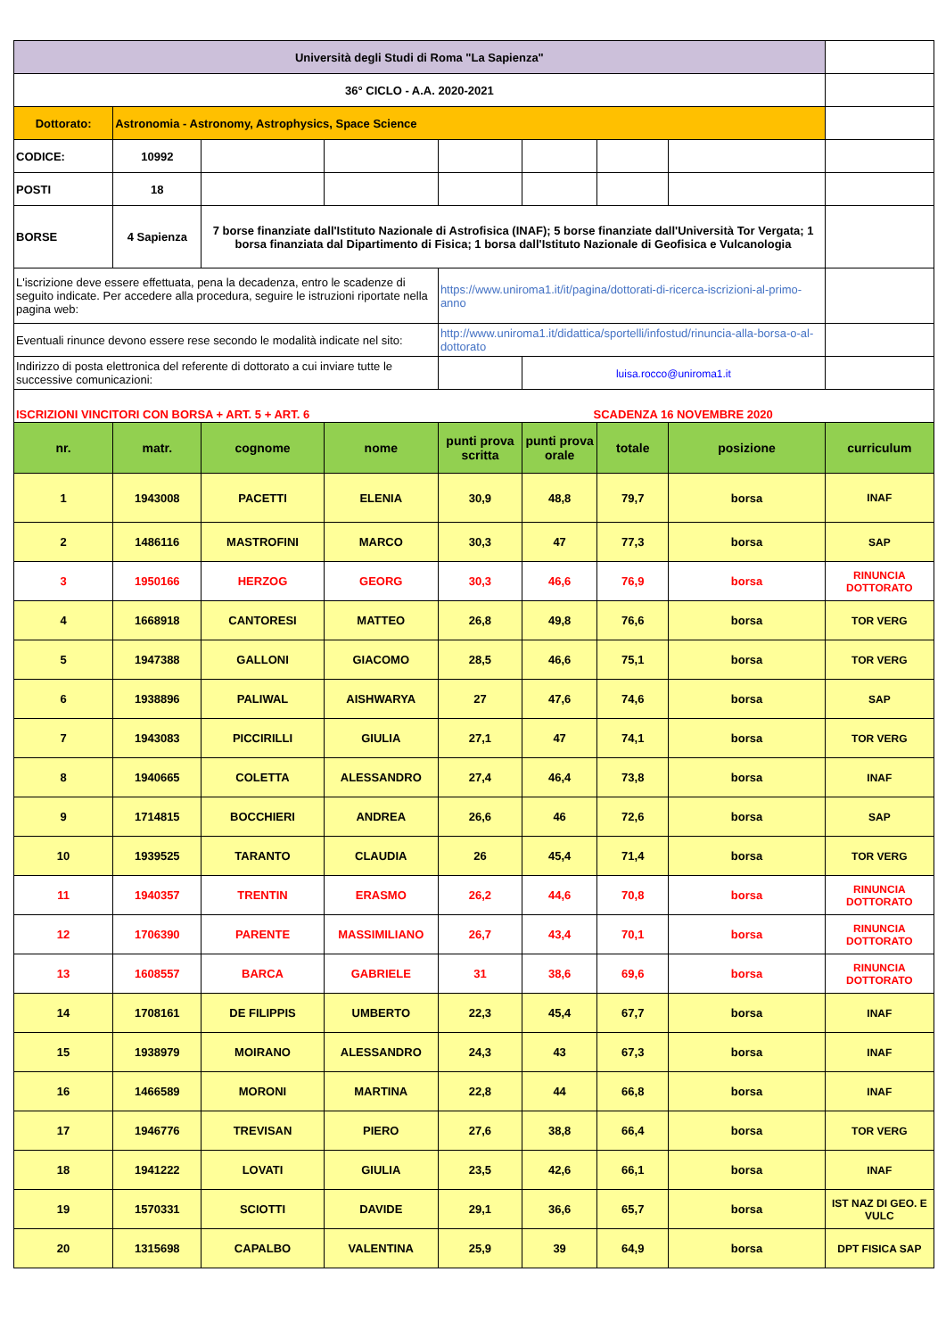| Università degli Studi di Roma "La Sapienza" | | | | | | | | |
| 36° CICLO - A.A. 2020-2021 | | | | | | | | |
| Dottorato: | Astronomia - Astronomy, Astrophysics, Space Science | | | | | | | |
| CODICE: | 10992 | | | | | | | |
| POSTI | 18 | | | | | | | |
| BORSE | 4 Sapienza | 7 borse finanziate dall'Istituto Nazionale di Astrofisica (INAF); 5 borse finanziate dall'Università Tor Vergata; 1 borsa finanziata dal Dipartimento di Fisica; 1 borsa dall'Istituto Nazionale di Geofisica e Vulcanologia | | | | | | |
| L'iscrizione deve essere effettuata, pena la decadenza, entro le scadenze di seguito indicate. Per accedere alla procedura, seguire le istruzioni riportate nella pagina web: | | | | https://www.uniroma1.it/it/pagina/dottorati-di-ricerca-iscrizioni-al-primo-anno | | | | |
| Eventuali rinunce devono essere rese secondo le modalità indicate nel sito: | | | | http://www.uniroma1.it/didattica/sportelli/infostud/rinuncia-alla-borsa-o-al-dottorato | | | | |
| Indirizzo di posta elettronica del referente di dottorato a cui inviare tutte le successive comunicazioni: | | | | | luisa.rocco@uniroma1.it | | | |
| ISCRIZIONI VINCITORI CON BORSA + ART. 5 + ART. 6 | | | | | SCADENZA 16 NOVEMBRE 2020 | | | |
| nr. | matr. | cognome | nome | punti prova scritta | punti prova orale | totale | posizione | curriculum |
| 1 | 1943008 | PACETTI | ELENIA | 30,9 | 48,8 | 79,7 | borsa | INAF |
| 2 | 1486116 | MASTROFINI | MARCO | 30,3 | 47 | 77,3 | borsa | SAP |
| 3 | 1950166 | HERZOG | GEORG | 30,3 | 46,6 | 76,9 | borsa | RINUNCIA DOTTORATO |
| 4 | 1668918 | CANTORESI | MATTEO | 26,8 | 49,8 | 76,6 | borsa | TOR VERG |
| 5 | 1947388 | GALLONI | GIACOMO | 28,5 | 46,6 | 75,1 | borsa | TOR VERG |
| 6 | 1938896 | PALIWAL | AISHWARYA | 27 | 47,6 | 74,6 | borsa | SAP |
| 7 | 1943083 | PICCIRILLI | GIULIA | 27,1 | 47 | 74,1 | borsa | TOR VERG |
| 8 | 1940665 | COLETTA | ALESSANDRO | 27,4 | 46,4 | 73,8 | borsa | INAF |
| 9 | 1714815 | BOCCHIERI | ANDREA | 26,6 | 46 | 72,6 | borsa | SAP |
| 10 | 1939525 | TARANTO | CLAUDIA | 26 | 45,4 | 71,4 | borsa | TOR VERG |
| 11 | 1940357 | TRENTIN | ERASMO | 26,2 | 44,6 | 70,8 | borsa | RINUNCIA DOTTORATO |
| 12 | 1706390 | PARENTE | MASSIMILIANO | 26,7 | 43,4 | 70,1 | borsa | RINUNCIA DOTTORATO |
| 13 | 1608557 | BARCA | GABRIELE | 31 | 38,6 | 69,6 | borsa | RINUNCIA DOTTORATO |
| 14 | 1708161 | DE FILIPPIS | UMBERTO | 22,3 | 45,4 | 67,7 | borsa | INAF |
| 15 | 1938979 | MOIRANO | ALESSANDRO | 24,3 | 43 | 67,3 | borsa | INAF |
| 16 | 1466589 | MORONI | MARTINA | 22,8 | 44 | 66,8 | borsa | INAF |
| 17 | 1946776 | TREVISAN | PIERO | 27,6 | 38,8 | 66,4 | borsa | TOR VERG |
| 18 | 1941222 | LOVATI | GIULIA | 23,5 | 42,6 | 66,1 | borsa | INAF |
| 19 | 1570331 | SCIOTTI | DAVIDE | 29,1 | 36,6 | 65,7 | borsa | IST NAZ DI GEO. E VULC |
| 20 | 1315698 | CAPALBO | VALENTINA | 25,9 | 39 | 64,9 | borsa | DPT FISICA SAP |